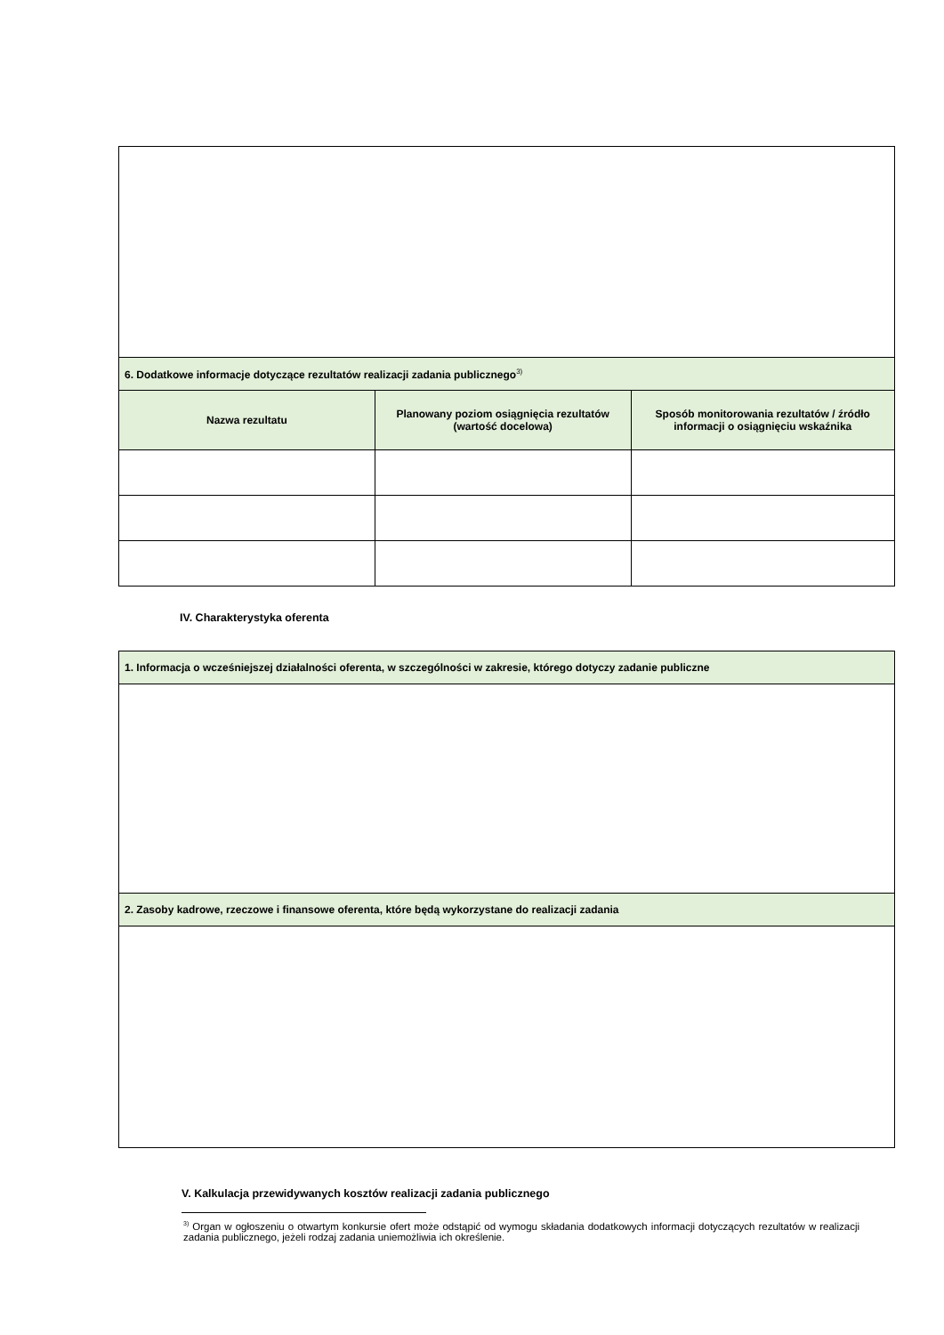| 6. Dodatkowe informacje dotyczące rezultatów realizacji zadania publicznego<sup>3)</sup> | | |
| Nazwa rezultatu | Planowany poziom osiągnięcia rezultatów (wartość docelowa) | Sposób monitorowania rezultatów / źródło informacji o osiągnięciu wskaźnika |
IV. Charakterystyka oferenta
| 1. Informacja o wcześniejszej działalności oferenta, w szczególności w zakresie, którego dotyczy zadanie publiczne |
| 2. Zasoby kadrowe, rzeczowe i finansowe oferenta, które będą wykorzystane do realizacji zadania |
V. Kalkulacja przewidywanych kosztów realizacji zadania publicznego
<sup>3)</sup> Organ w ogłoszeniu o otwartym konkursie ofert może odstąpić od wymogu składania dodatkowych informacji dotyczących rezultatów w realizacji zadania publicznego, jeżeli rodzaj zadania uniemożliwia ich określenie.